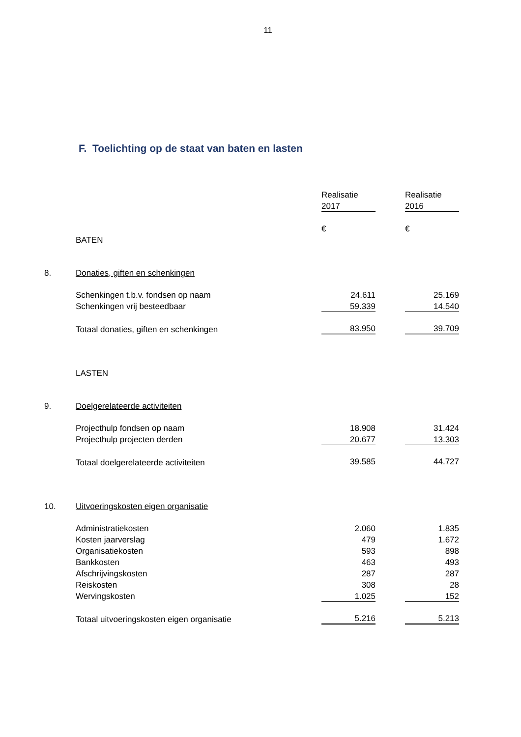11
F. Toelichting op de staat van baten en lasten
| | | Realisatie | | Realisatie |
| | | 2017 | | 2016 |
| | | € | | € |
| | BATEN | | | |
| 8. | Donaties, giften en schenkingen | | | |
| | Schenkingen t.b.v. fondsen op naam | 24.611 | | 25.169 |
| | Schenkingen vrij besteedbaar | 59.339 | | 14.540 |
| | Totaal donaties, giften en schenkingen | 83.950 | | 39.709 |
| | LASTEN | | | |
| 9. | Doelgerelateerde activiteiten | | | |
| | Projecthulp fondsen op naam | 18.908 | | 31.424 |
| | Projecthulp projecten derden | 20.677 | | 13.303 |
| | Totaal doelgerelateerde activiteiten | 39.585 | | 44.727 |
| 10. | Uitvoeringskosten eigen organisatie | | | |
| | Administratiekosten | 2.060 | | 1.835 |
| | Kosten jaarverslag | 479 | | 1.672 |
| | Organisatiekosten | 593 | | 898 |
| | Bankkosten | 463 | | 493 |
| | Afschrijvingskosten | 287 | | 287 |
| | Reiskosten | 308 | | 28 |
| | Wervingskosten | 1.025 | | 152 |
| | Totaal uitvoeringskosten eigen organisatie | 5.216 | | 5.213 |